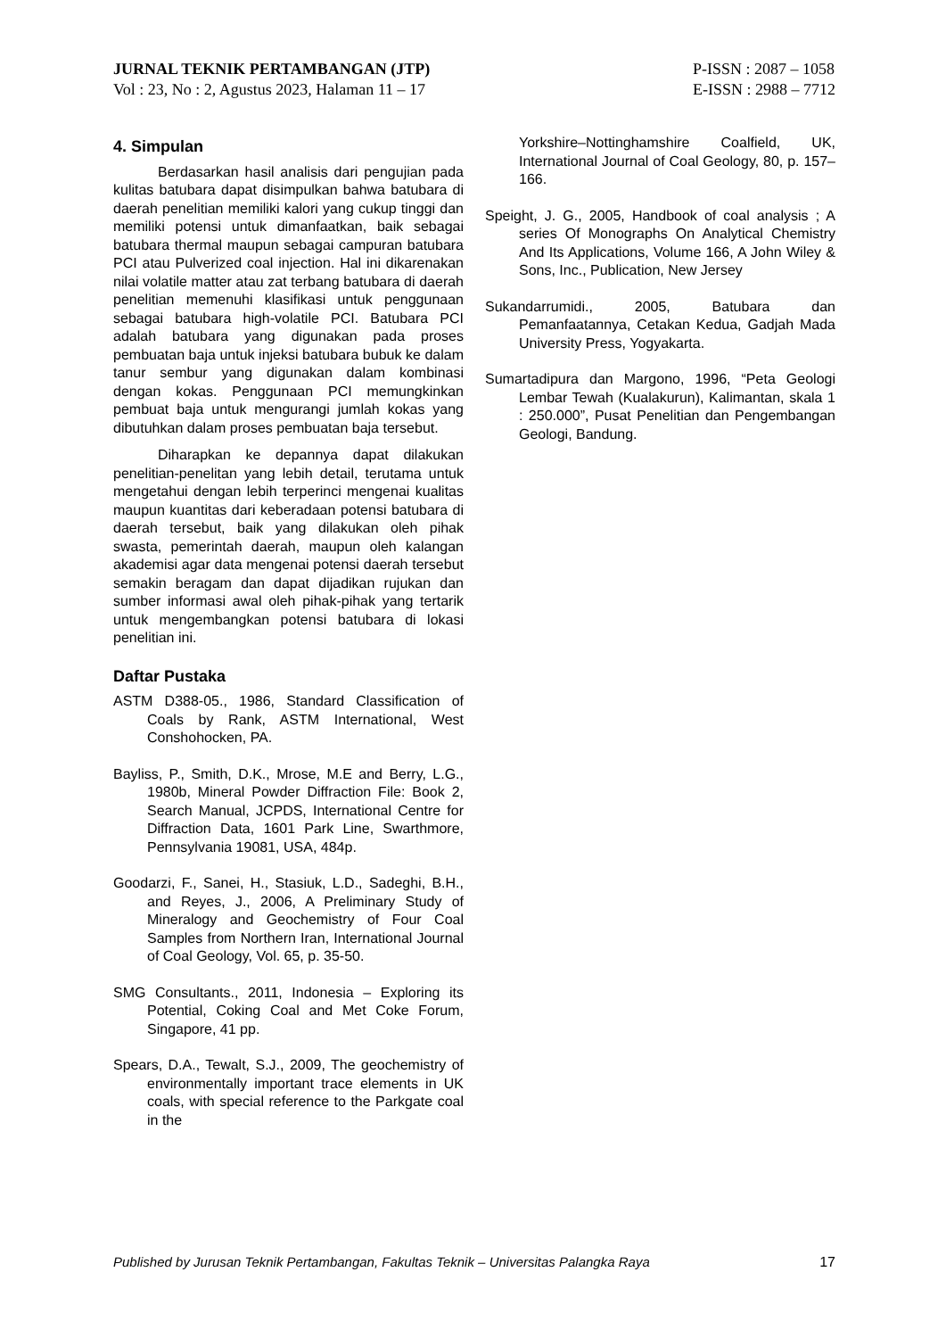JURNAL TEKNIK PERTAMBANGAN (JTP)
Vol : 23, No : 2, Agustus 2023, Halaman 11 – 17
P-ISSN : 2087 – 1058
E-ISSN : 2988 – 7712
4. Simpulan
Berdasarkan hasil analisis dari pengujian pada kulitas batubara dapat disimpulkan bahwa batubara di daerah penelitian memiliki kalori yang cukup tinggi dan memiliki potensi untuk dimanfaatkan, baik sebagai batubara thermal maupun sebagai campuran batubara PCI atau Pulverized coal injection. Hal ini dikarenakan nilai volatile matter atau zat terbang batubara di daerah penelitian memenuhi klasifikasi untuk penggunaan sebagai batubara high-volatile PCI. Batubara PCI adalah batubara yang digunakan pada proses pembuatan baja untuk injeksi batubara bubuk ke dalam tanur sembur yang digunakan dalam kombinasi dengan kokas. Penggunaan PCI memungkinkan pembuat baja untuk mengurangi jumlah kokas yang dibutuhkan dalam proses pembuatan baja tersebut.
Diharapkan ke depannya dapat dilakukan penelitian-penelitan yang lebih detail, terutama untuk mengetahui dengan lebih terperinci mengenai kualitas maupun kuantitas dari keberadaan potensi batubara di daerah tersebut, baik yang dilakukan oleh pihak swasta, pemerintah daerah, maupun oleh kalangan akademisi agar data mengenai potensi daerah tersebut semakin beragam dan dapat dijadikan rujukan dan sumber informasi awal oleh pihak-pihak yang tertarik untuk mengembangkan potensi batubara di lokasi penelitian ini.
Daftar Pustaka
ASTM D388-05., 1986, Standard Classification of Coals by Rank, ASTM International, West Conshohocken, PA.
Bayliss, P., Smith, D.K., Mrose, M.E and Berry, L.G., 1980b, Mineral Powder Diffraction File: Book 2, Search Manual, JCPDS, International Centre for Diffraction Data, 1601 Park Line, Swarthmore, Pennsylvania 19081, USA, 484p.
Goodarzi, F., Sanei, H., Stasiuk, L.D., Sadeghi, B.H., and Reyes, J., 2006, A Preliminary Study of Mineralogy and Geochemistry of Four Coal Samples from Northern Iran, International Journal of Coal Geology, Vol. 65, p. 35-50.
SMG Consultants., 2011, Indonesia – Exploring its Potential, Coking Coal and Met Coke Forum, Singapore, 41 pp.
Spears, D.A., Tewalt, S.J., 2009, The geochemistry of environmentally important trace elements in UK coals, with special reference to the Parkgate coal in the
Yorkshire–Nottinghamshire Coalfield, UK, International Journal of Coal Geology, 80, p. 157–166.
Speight, J. G., 2005, Handbook of coal analysis ; A series Of Monographs On Analytical Chemistry And Its Applications, Volume 166, A John Wiley & Sons, Inc., Publication, New Jersey
Sukandarrumidi., 2005, Batubara dan Pemanfaatannya, Cetakan Kedua, Gadjah Mada University Press, Yogyakarta.
Sumartadipura dan Margono, 1996, “Peta Geologi Lembar Tewah (Kualakurun), Kalimantan, skala 1 : 250.000”, Pusat Penelitian dan Pengembangan Geologi, Bandung.
Published by Jurusan Teknik Pertambangan, Fakultas Teknik – Universitas Palangka Raya 17